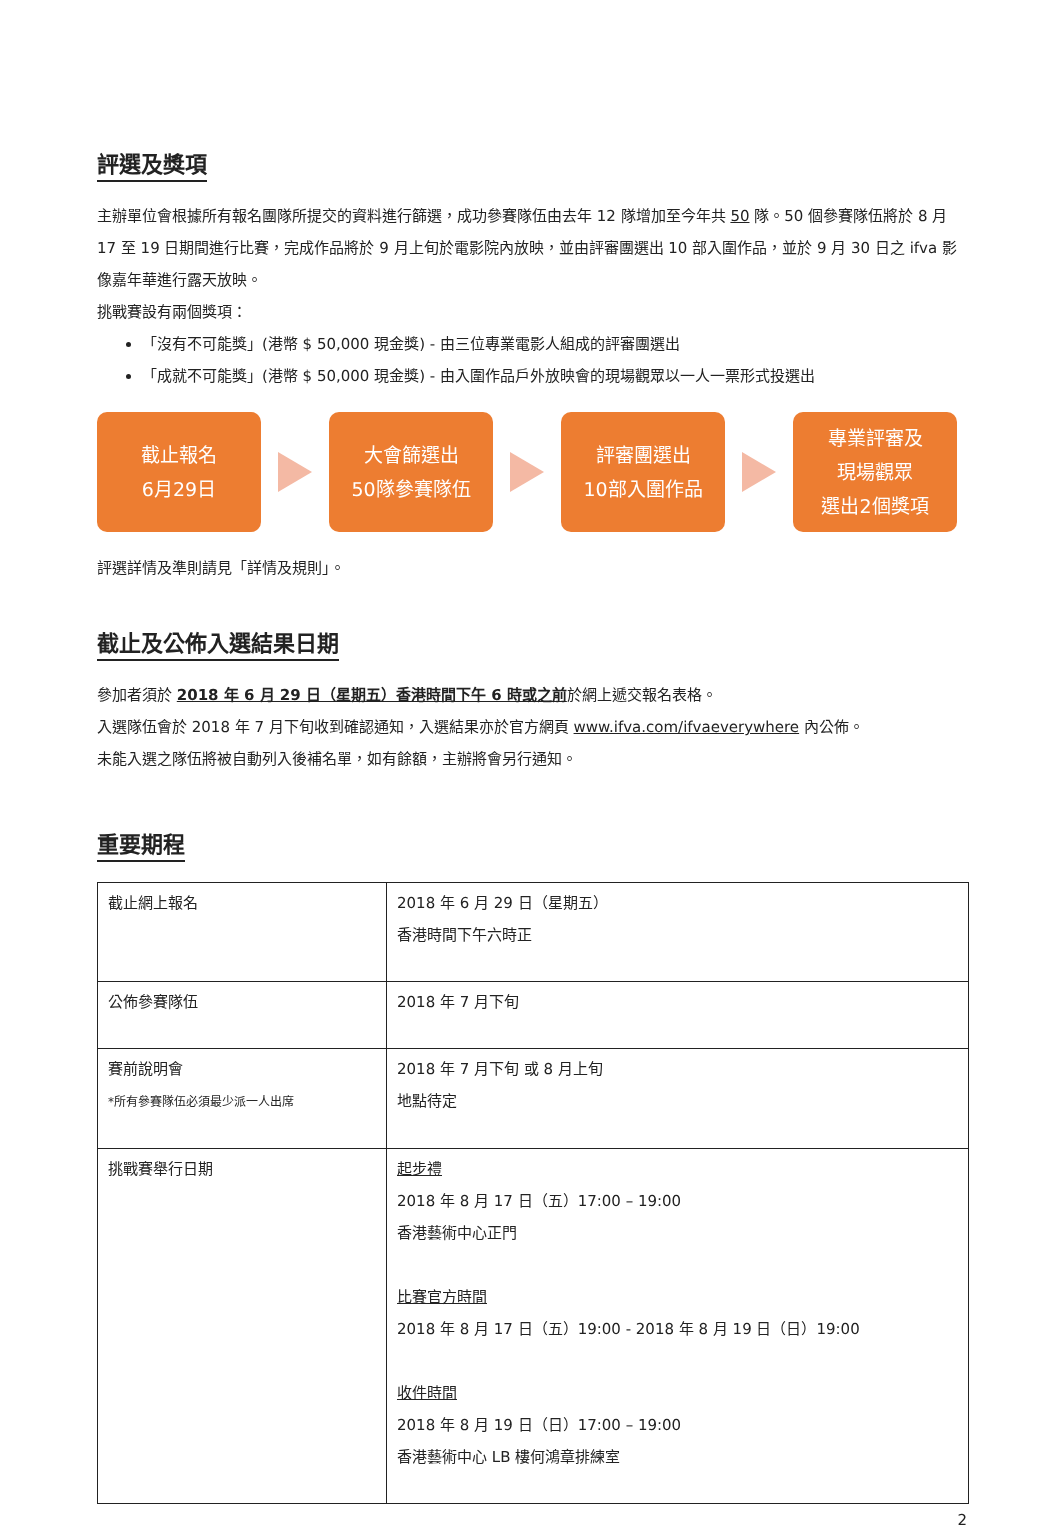評選及獎項
主辦單位會根據所有報名團隊所提交的資料進行篩選，成功參賽隊伍由去年 12 隊增加至今年共 50 隊。50 個參賽隊伍將於 8 月 17 至 19 日期間進行比賽，完成作品將於 9 月上旬於電影院內放映，並由評審團選出 10 部入圍作品，並於 9 月 30 日之 ifva 影像嘉年華進行露天放映。
挑戰賽設有兩個獎項：
「沒有不可能獎」(港幣 $ 50,000 現金獎) - 由三位專業電影人組成的評審團選出
「成就不可能獎」(港幣 $ 50,000 現金獎) - 由入圍作品戶外放映會的現場觀眾以一人一票形式投選出
截止報名
6月29日
大會篩選出
50隊參賽隊伍
評審團選出
10部入圍作品
專業評審及
現場觀眾
選出2個獎項
評選詳情及準則請見「詳情及規則」。
截止及公佈入選結果日期
參加者須於 2018 年 6 月 29 日（星期五）香港時間下午 6 時或之前於網上遞交報名表格。
入選隊伍會於 2018 年 7 月下旬收到確認通知，入選結果亦於官方網頁 www.ifva.com/ifvaeverywhere 內公佈。
未能入選之隊伍將被自動列入後補名單，如有餘額，主辦將會另行通知。
重要期程
| 截止網上報名 | 2018 年 6 月 29 日（星期五） 香港時間下午六時正 |
| 公佈參賽隊伍 | 2018 年 7 月下旬 |
| 賽前說明會 *所有參賽隊伍必須最少派一人出席 | 2018 年 7 月下旬 或 8 月上旬 地點待定 |
| 挑戰賽舉行日期 | 起步禮 2018 年 8 月 17 日（五）17:00 – 19:00 香港藝術中心正門 比賽官方時間 2018 年 8 月 17 日（五）19:00 - 2018 年 8 月 19 日（日）19:00 收件時間 2018 年 8 月 19 日（日）17:00 – 19:00 香港藝術中心 LB 樓何鴻章排練室 |
2